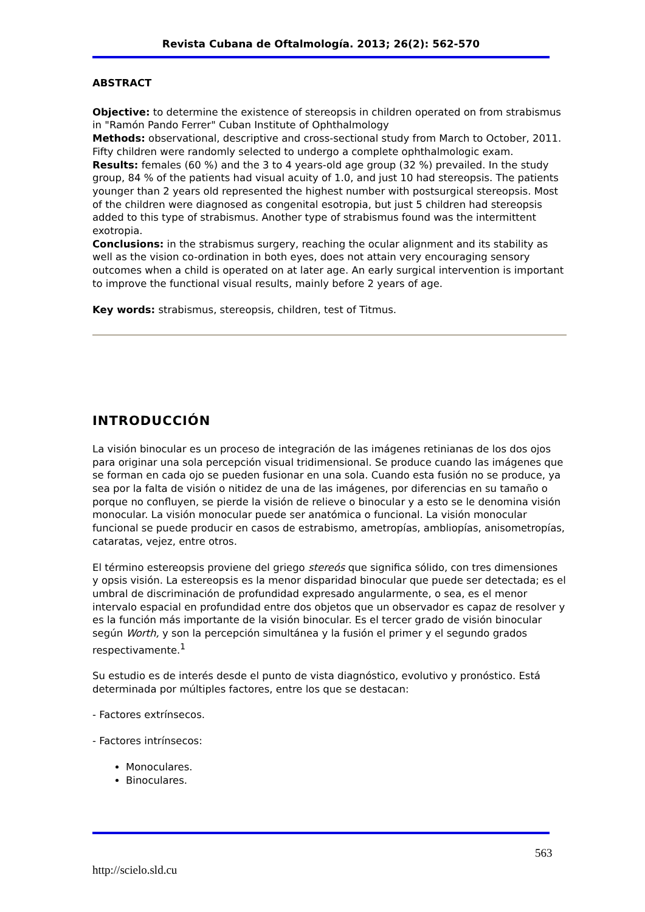Revista Cubana de Oftalmología. 2013; 26(2): 562-570
ABSTRACT
Objective: to determine the existence of stereopsis in children operated on from strabismus in "Ramón Pando Ferrer" Cuban Institute of Ophthalmology
Methods: observational, descriptive and cross-sectional study from March to October, 2011. Fifty children were randomly selected to undergo a complete ophthalmologic exam.
Results: females (60 %) and the 3 to 4 years-old age group (32 %) prevailed. In the study group, 84 % of the patients had visual acuity of 1.0, and just 10 had stereopsis. The patients younger than 2 years old represented the highest number with postsurgical stereopsis. Most of the children were diagnosed as congenital esotropia, but just 5 children had stereopsis added to this type of strabismus. Another type of strabismus found was the intermittent exotropia.
Conclusions: in the strabismus surgery, reaching the ocular alignment and its stability as well as the vision co-ordination in both eyes, does not attain very encouraging sensory outcomes when a child is operated on at later age. An early surgical intervention is important to improve the functional visual results, mainly before 2 years of age.
Key words: strabismus, stereopsis, children, test of Titmus.
INTRODUCCIÓN
La visión binocular es un proceso de integración de las imágenes retinianas de los dos ojos para originar una sola percepción visual tridimensional. Se produce cuando las imágenes que se forman en cada ojo se pueden fusionar en una sola. Cuando esta fusión no se produce, ya sea por la falta de visión o nitidez de una de las imágenes, por diferencias en su tamaño o porque no confluyen, se pierde la visión de relieve o binocular y a esto se le denomina visión monocular. La visión monocular puede ser anatómica o funcional. La visión monocular funcional se puede producir en casos de estrabismo, ametropías, ambliopías, anisometropías, cataratas, vejez, entre otros.
El término estereopsis proviene del griego stereós que significa sólido, con tres dimensiones y opsis visión. La estereopsis es la menor disparidad binocular que puede ser detectada; es el umbral de discriminación de profundidad expresado angularmente, o sea, es el menor intervalo espacial en profundidad entre dos objetos que un observador es capaz de resolver y es la función más importante de la visión binocular. Es el tercer grado de visión binocular según Worth, y son la percepción simultánea y la fusión el primer y el segundo grados respectivamente.<sup>1</sup>
Su estudio es de interés desde el punto de vista diagnóstico, evolutivo y pronóstico. Está determinada por múltiples factores, entre los que se destacan:
- Factores extrínsecos.
- Factores intrínsecos:
Monoculares.
Binoculares.
563
http://scielo.sld.cu